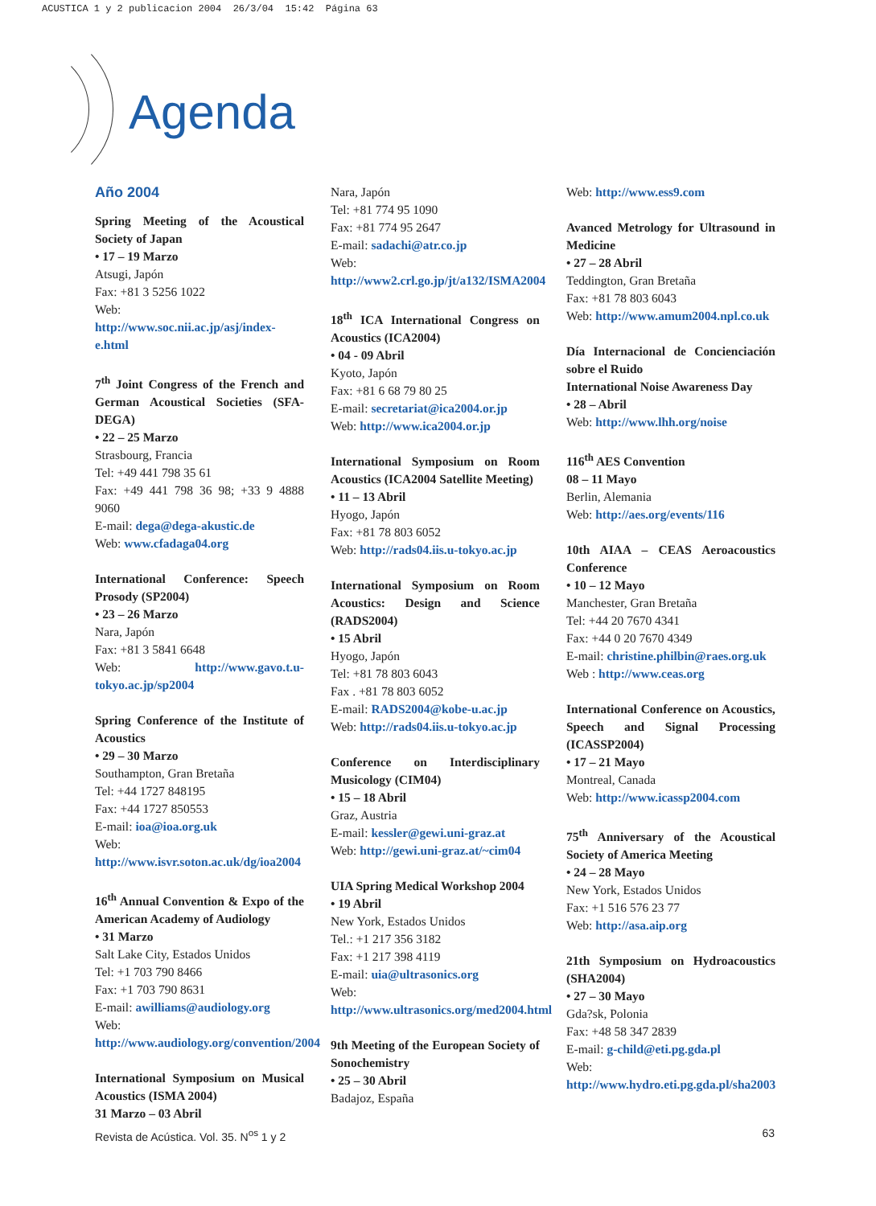ACUSTICA 1 y 2 publicacion 2004 26/3/04 15:42 Página 63
Agenda
Año 2004
Spring Meeting of the Acoustical Society of Japan
• 17 – 19 Marzo
Atsugi, Japón
Fax: +81 3 5256 1022
Web: http://www.soc.nii.ac.jp/asj/index-e.html
7<sup>th</sup> Joint Congress of the French and German Acoustical Societies (SFA-DEGA)
• 22 – 25 Marzo
Strasbourg, Francia
Tel: +49 441 798 35 61
Fax: +49 441 798 36 98; +33 9 4888 9060
E-mail: dega@dega-akustic.de
Web: www.cfadaga04.org
International Conference: Speech Prosody (SP2004)
• 23 – 26 Marzo
Nara, Japón
Fax: +81 3 5841 6648
Web: http://www.gavo.t.u-tokyo.ac.jp/sp2004
Spring Conference of the Institute of Acoustics
• 29 – 30 Marzo
Southampton, Gran Bretaña
Tel: +44 1727 848195
Fax: +44 1727 850553
E-mail: ioa@ioa.org.uk
Web: http://www.isvr.soton.ac.uk/dg/ioa2004
16<sup>th</sup> Annual Convention & Expo of the American Academy of Audiology
• 31 Marzo
Salt Lake City, Estados Unidos
Tel: +1 703 790 8466
Fax: +1 703 790 8631
E-mail: awilliams@audiology.org
Web: http://www.audiology.org/convention/2004
International Symposium on Musical Acoustics (ISMA 2004)
31 Marzo – 03 Abril
Nara, Japón
Tel: +81 774 95 1090
Fax: +81 774 95 2647
E-mail: sadachi@atr.co.jp
Web: http://www2.crl.go.jp/jt/a132/ISMA2004
18<sup>th</sup> ICA International Congress on Acoustics (ICA2004)
• 04 - 09 Abril
Kyoto, Japón
Fax: +81 6 68 79 80 25
E-mail: secretariat@ica2004.or.jp
Web: http://www.ica2004.or.jp
International Symposium on Room Acoustics (ICA2004 Satellite Meeting)
• 11 – 13 Abril
Hyogo, Japón
Fax: +81 78 803 6052
Web: http://rads04.iis.u-tokyo.ac.jp
International Symposium on Room Acoustics: Design and Science (RADS2004)
• 15 Abril
Hyogo, Japón
Tel: +81 78 803 6043
Fax . +81 78 803 6052
E-mail: RADS2004@kobe-u.ac.jp
Web: http://rads04.iis.u-tokyo.ac.jp
Conference on Interdisciplinary Musicology (CIM04)
• 15 – 18 Abril
Graz, Austria
E-mail: kessler@gewi.uni-graz.at
Web: http://gewi.uni-graz.at/~cim04
UIA Spring Medical Workshop 2004
• 19 Abril
New York, Estados Unidos
Tel.: +1 217 356 3182
Fax: +1 217 398 4119
E-mail: uia@ultrasonics.org
Web: http://www.ultrasonics.org/med2004.html
9th Meeting of the European Society of Sonochemistry
• 25 – 30 Abril
Badajoz, España
Web: http://www.ess9.com
Avanced Metrology for Ultrasound in Medicine
• 27 – 28 Abril
Teddington, Gran Bretaña
Fax: +81 78 803 6043
Web: http://www.amum2004.npl.co.uk
Día Internacional de Concienciación sobre el Ruido
International Noise Awareness Day
• 28 – Abril
Web: http://www.lhh.org/noise
116<sup>th</sup> AES Convention
08 – 11 Mayo
Berlin, Alemania
Web: http://aes.org/events/116
10th AIAA – CEAS Aeroacoustics Conference
• 10 – 12 Mayo
Manchester, Gran Bretaña
Tel: +44 20 7670 4341
Fax: +44 0 20 7670 4349
E-mail: christine.philbin@raes.org.uk
Web : http://www.ceas.org
International Conference on Acoustics, Speech and Signal Processing (ICASSP2004)
• 17 – 21 Mayo
Montreal, Canada
Web: http://www.icassp2004.com
75<sup>th</sup> Anniversary of the Acoustical Society of America Meeting
• 24 – 28 Mayo
New York, Estados Unidos
Fax: +1 516 576 23 77
Web: http://asa.aip.org
21th Symposium on Hydroacoustics (SHA2004)
• 27 – 30 Mayo
Gda?sk, Polonia
Fax: +48 58 347 2839
E-mail: g-child@eti.pg.gda.pl
Web: http://www.hydro.eti.pg.gda.pl/sha2003
Revista de Acústica. Vol. 35. N<sup>os</sup> 1 y 2 63